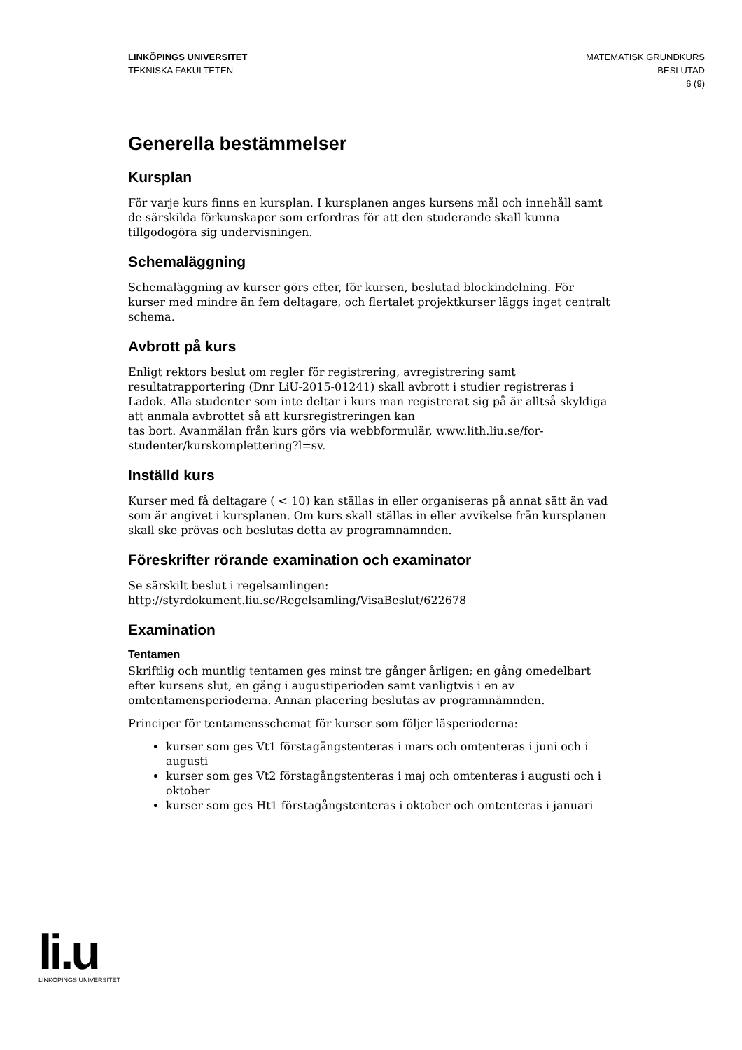LINKÖPINGS UNIVERSITET
TEKNISKA FAKULTETEN
MATEMATISK GRUNDKURS
BESLUTAD
6 (9)
Generella bestämmelser
Kursplan
För varje kurs finns en kursplan. I kursplanen anges kursens mål och innehåll samt de särskilda förkunskaper som erfordras för att den studerande skall kunna tillgodogöra sig undervisningen.
Schemaläggning
Schemaläggning av kurser görs efter, för kursen, beslutad blockindelning. För kurser med mindre än fem deltagare, och flertalet projektkurser läggs inget centralt schema.
Avbrott på kurs
Enligt rektors beslut om regler för registrering, avregistrering samt resultatrapportering (Dnr LiU-2015-01241) skall avbrott i studier registreras i Ladok. Alla studenter som inte deltar i kurs man registrerat sig på är alltså skyldiga att anmäla avbrottet så att kursregistreringen kan
tas bort. Avanmälan från kurs görs via webbformulär, www.lith.liu.se/for-studenter/kurskomplettering?l=sv.
Inställd kurs
Kurser med få deltagare ( < 10) kan ställas in eller organiseras på annat sätt än vad som är angivet i kursplanen. Om kurs skall ställas in eller avvikelse från kursplanen skall ske prövas och beslutas detta av programnämnden.
Föreskrifter rörande examination och examinator
Se särskilt beslut i regelsamlingen:
http://styrdokument.liu.se/Regelsamling/VisaBeslut/622678
Examination
Tentamen
Skriftlig och muntlig tentamen ges minst tre gånger årligen; en gång omedelbart efter kursens slut, en gång i augustiperioden samt vanligtvis i en av omtentamensperioderna. Annan placering beslutas av programnämnden.
Principer för tentamensschemat för kurser som följer läsperioderna:
kurser som ges Vt1 förstagångstenteras i mars och omtenteras i juni och i augusti
kurser som ges Vt2 förstagångstenteras i maj och omtenteras i augusti och i oktober
kurser som ges Ht1 förstagångstenteras i oktober och omtenteras i januari
li.u
LINKÖPINGS UNIVERSITET